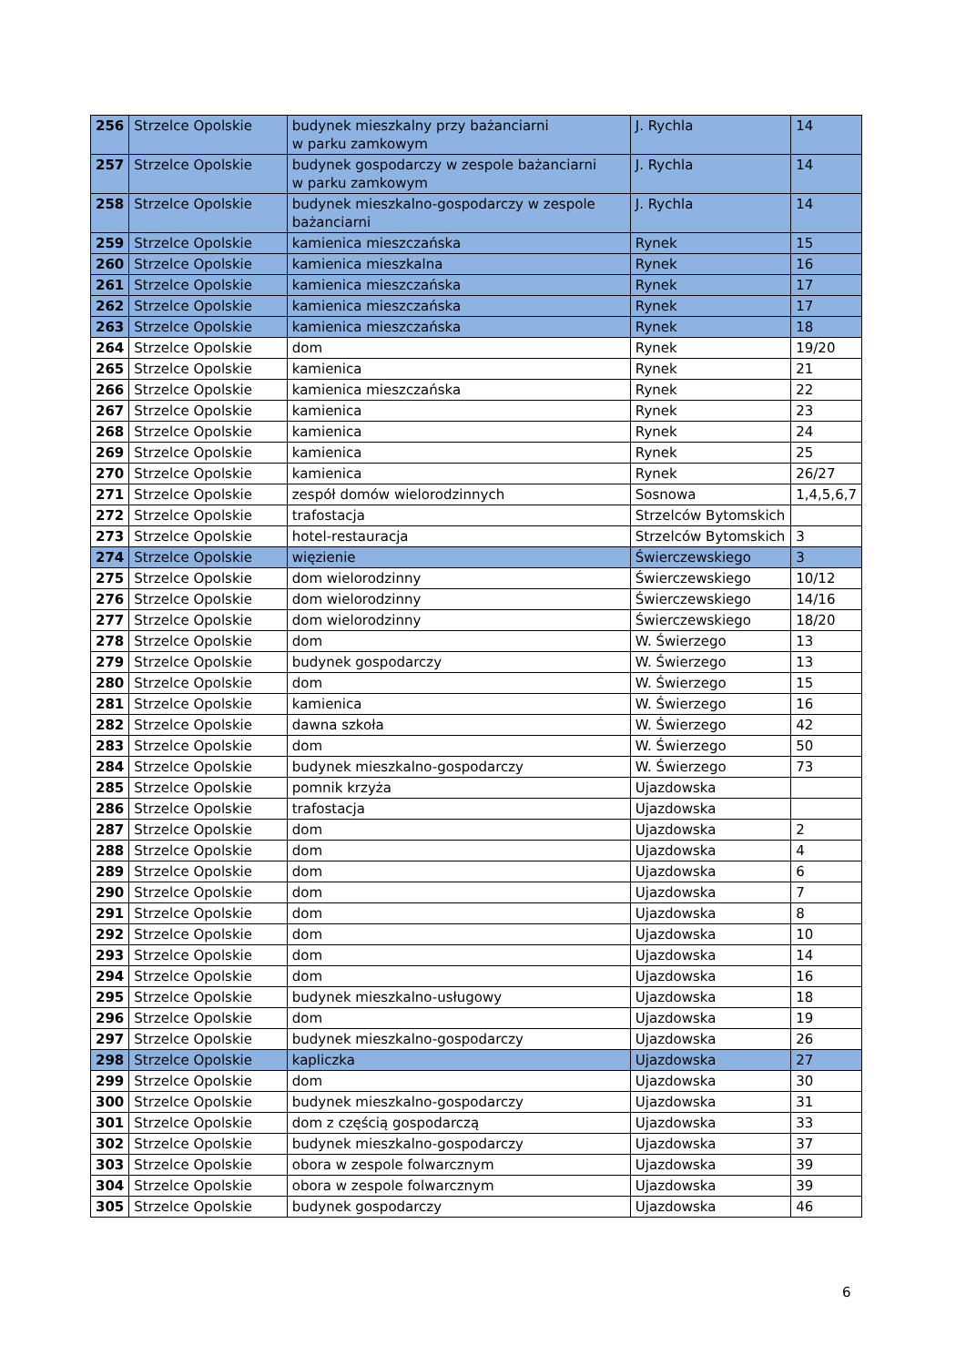| 256 | Strzelce Opolskie | budynek mieszkalny przy bażanciarni w parku zamkowym | J. Rychla | 14 |
| 257 | Strzelce Opolskie | budynek gospodarczy w zespole bażanciarni w parku zamkowym | J. Rychla | 14 |
| 258 | Strzelce Opolskie | budynek mieszkalno-gospodarczy w zespole bażanciarni | J. Rychla | 14 |
| 259 | Strzelce Opolskie | kamienica mieszczańska | Rynek | 15 |
| 260 | Strzelce Opolskie | kamienica mieszkalna | Rynek | 16 |
| 261 | Strzelce Opolskie | kamienica mieszczańska | Rynek | 17 |
| 262 | Strzelce Opolskie | kamienica mieszczańska | Rynek | 17 |
| 263 | Strzelce Opolskie | kamienica mieszczańska | Rynek | 18 |
| 264 | Strzelce Opolskie | dom | Rynek | 19/20 |
| 265 | Strzelce Opolskie | kamienica | Rynek | 21 |
| 266 | Strzelce Opolskie | kamienica mieszczańska | Rynek | 22 |
| 267 | Strzelce Opolskie | kamienica | Rynek | 23 |
| 268 | Strzelce Opolskie | kamienica | Rynek | 24 |
| 269 | Strzelce Opolskie | kamienica | Rynek | 25 |
| 270 | Strzelce Opolskie | kamienica | Rynek | 26/27 |
| 271 | Strzelce Opolskie | zespół domów wielorodzinnych | Sosnowa | 1,4,5,6,7 |
| 272 | Strzelce Opolskie | trafostacja | Strzelców Bytomskich | |
| 273 | Strzelce Opolskie | hotel-restauracja | Strzelców Bytomskich | 3 |
| 274 | Strzelce Opolskie | więzienie | Świerczewskiego | 3 |
| 275 | Strzelce Opolskie | dom wielorodzinny | Świerczewskiego | 10/12 |
| 276 | Strzelce Opolskie | dom wielorodzinny | Świerczewskiego | 14/16 |
| 277 | Strzelce Opolskie | dom wielorodzinny | Świerczewskiego | 18/20 |
| 278 | Strzelce Opolskie | dom | W. Świerzego | 13 |
| 279 | Strzelce Opolskie | budynek gospodarczy | W. Świerzego | 13 |
| 280 | Strzelce Opolskie | dom | W. Świerzego | 15 |
| 281 | Strzelce Opolskie | kamienica | W. Świerzego | 16 |
| 282 | Strzelce Opolskie | dawna szkoła | W. Świerzego | 42 |
| 283 | Strzelce Opolskie | dom | W. Świerzego | 50 |
| 284 | Strzelce Opolskie | budynek mieszkalno-gospodarczy | W. Świerzego | 73 |
| 285 | Strzelce Opolskie | pomnik krzyża | Ujazdowska | |
| 286 | Strzelce Opolskie | trafostacja | Ujazdowska | |
| 287 | Strzelce Opolskie | dom | Ujazdowska | 2 |
| 288 | Strzelce Opolskie | dom | Ujazdowska | 4 |
| 289 | Strzelce Opolskie | dom | Ujazdowska | 6 |
| 290 | Strzelce Opolskie | dom | Ujazdowska | 7 |
| 291 | Strzelce Opolskie | dom | Ujazdowska | 8 |
| 292 | Strzelce Opolskie | dom | Ujazdowska | 10 |
| 293 | Strzelce Opolskie | dom | Ujazdowska | 14 |
| 294 | Strzelce Opolskie | dom | Ujazdowska | 16 |
| 295 | Strzelce Opolskie | budynek mieszkalno-usługowy | Ujazdowska | 18 |
| 296 | Strzelce Opolskie | dom | Ujazdowska | 19 |
| 297 | Strzelce Opolskie | budynek mieszkalno-gospodarczy | Ujazdowska | 26 |
| 298 | Strzelce Opolskie | kapliczka | Ujazdowska | 27 |
| 299 | Strzelce Opolskie | dom | Ujazdowska | 30 |
| 300 | Strzelce Opolskie | budynek mieszkalno-gospodarczy | Ujazdowska | 31 |
| 301 | Strzelce Opolskie | dom z częścią gospodarczą | Ujazdowska | 33 |
| 302 | Strzelce Opolskie | budynek mieszkalno-gospodarczy | Ujazdowska | 37 |
| 303 | Strzelce Opolskie | obora w zespole folwarcznym | Ujazdowska | 39 |
| 304 | Strzelce Opolskie | obora w zespole folwarcznym | Ujazdowska | 39 |
| 305 | Strzelce Opolskie | budynek gospodarczy | Ujazdowska | 46 |
6